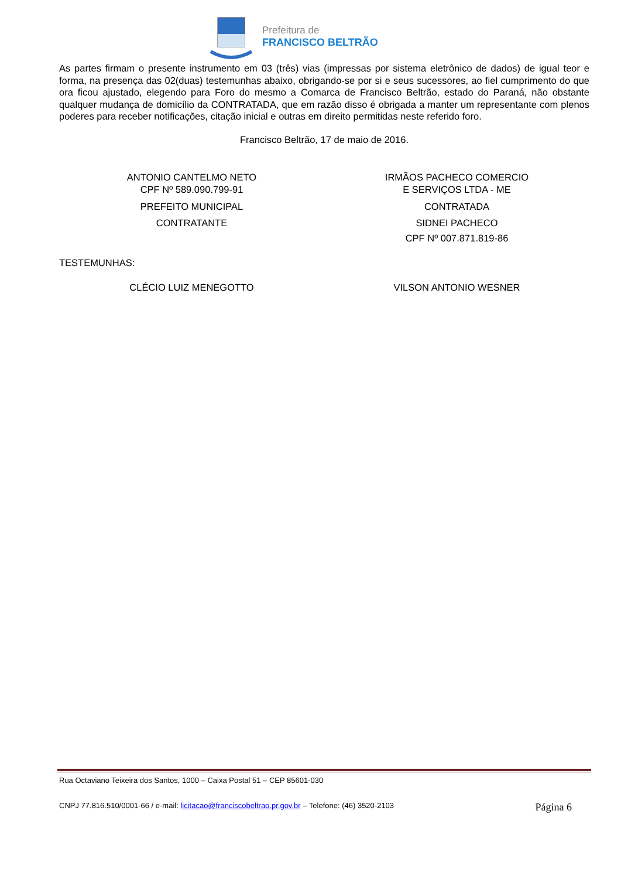Prefeitura de
FRANCISCO BELTRÃO
As partes firmam o presente instrumento em 03 (três) vias (impressas por sistema eletrônico de dados) de igual teor e forma, na presença das 02(duas) testemunhas abaixo, obrigando-se por si e seus sucessores, ao fiel cumprimento do que ora ficou ajustado, elegendo para Foro do mesmo a Comarca de Francisco Beltrão, estado do Paraná, não obstante qualquer mudança de domicílio da CONTRATADA, que em razão disso é obrigada a manter um representante com plenos poderes para receber notificações, citação inicial e outras em direito permitidas neste referido foro.
Francisco Beltrão, 17 de maio de 2016.
ANTONIO CANTELMO NETO
CPF Nº 589.090.799-91
PREFEITO MUNICIPAL
CONTRATANTE
IRMÃOS PACHECO COMERCIO
E SERVIÇOS LTDA - ME
CONTRATADA
SIDNEI PACHECO
CPF Nº 007.871.819-86
TESTEMUNHAS:
CLÉCIO LUIZ MENEGOTTO VILSON ANTONIO WESNER
Rua Octaviano Teixeira dos Santos, 1000 – Caixa Postal 51 – CEP 85601-030
CNPJ 77.816.510/0001-66 / e-mail: licitacao@franciscobeltrao.pr.gov.br – Telefone: (46) 3520-2103 Página 6